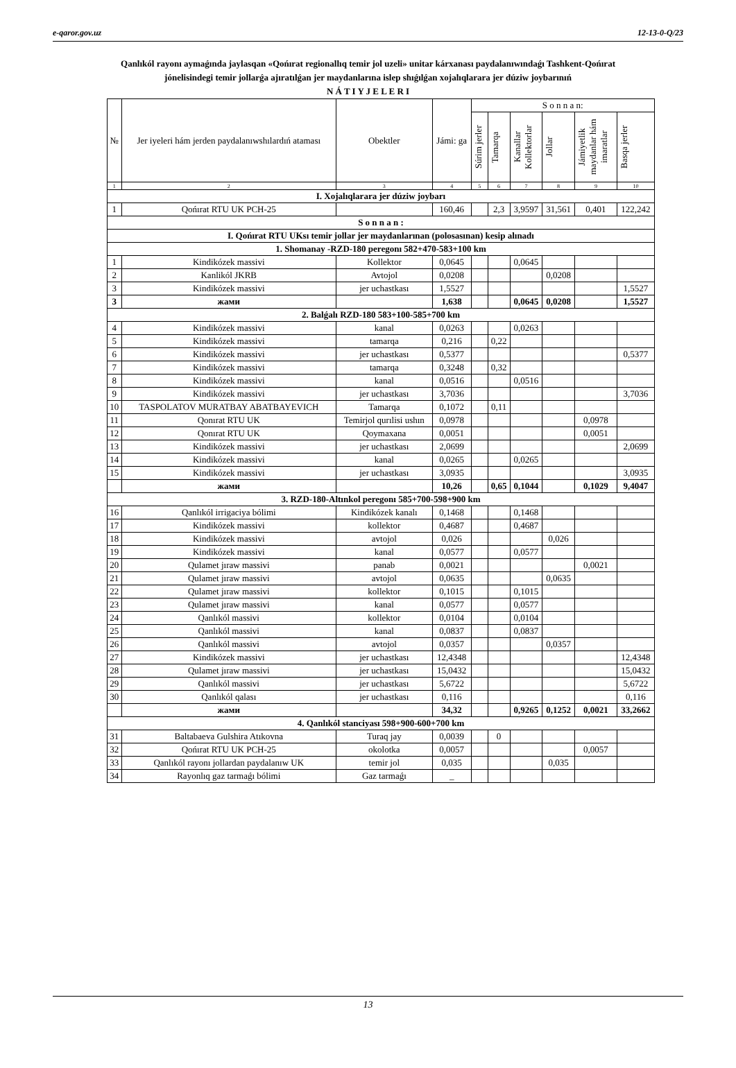e-qaror.gov.uz 12-13-0-Q/23
Qanlıkól rayonı aymaǵında jaylasqan «Qońırat regionallıq temir jol uzeli» unitar kárxanası paydalanıwındaǵı Tashkent-Qońırat jónelisindegi temir jollarǵa ajıratılǵan jer maydanlarına islep shıǵılǵan xojalıqlarara jer dúziw joybarınıń
N Á T I Y J E L E R I
| № | Jer iyeleri hám jerden paydalanıwshılardıń ataması | Obektler | Jámi: ga | S o n n a n: | | | | | |
| --- | --- | --- | --- | --- | --- | --- | --- | --- | --- |
| | | | | Súrim jerler | Tamarqa | Kanallar Kollektorlar | Jollar | Jámiyetlik maydanlar hám imaratlar | Basqa jerler |
| 1 | 2 | 3 | 4 | 5 | 6 | 7 | 8 | 9 | 10 |
| I. Xojalıqlarara jer dúziw joybarı | | | | | | | | | |
| 1 | Qońırat RTU UK PCH-25 | | 160,46 | | 2,3 | 3,9597 | 31,561 | 0,401 | 122,242 |
| S o n n a n : | | | | | | | | | |
| I. Qońırat RTU UKsı temir jollar jer maydanlarınan (polosasınan) kesip alınadı | | | | | | | | | |
| 1. Shomanay -RZD-180 peregonı 582+470-583+100 km | | | | | | | | | |
| 1 | Kindikózek massivi | Kollektor | 0,0645 | | | 0,0645 | | | |
| 2 | Kanlikól JKRB | Avtojol | 0,0208 | | | | 0,0208 | | |
| 3 | Kindikózek massivi | jer uchastkası | 1,5527 | | | | | | 1,5527 |
| 3 | жами | | 1,638 | | | 0,0645 | 0,0208 | | 1,5527 |
| 2. Balǵalı RZD-180 583+100-585+700 km | | | | | | | | | |
| 4 | Kindikózek massivi | kanal | 0,0263 | | | 0,0263 | | | |
| 5 | Kindikózek massivi | tamarqa | 0,216 | | 0,22 | | | | |
| 6 | Kindikózek massivi | jer uchastkası | 0,5377 | | | | | | 0,5377 |
| 7 | Kindikózek massivi | tamarqa | 0,3248 | | 0,32 | | | | |
| 8 | Kindikózek massivi | kanal | 0,0516 | | | 0,0516 | | | |
| 9 | Kindikózek massivi | jer uchastkası | 3,7036 | | | | | | 3,7036 |
| 10 | TASPOLATOV MURATBAY ABATBAYEVICH | Tamarqa | 0,1072 | | 0,11 | | | | |
| 11 | Qonırat RTU UK | Temirjol qurılisi ushın | 0,0978 | | | | | 0,0978 | |
| 12 | Qonırat RTU UK | Qoymaxana | 0,0051 | | | | | 0,0051 | |
| 13 | Kindikózek massivi | jer uchastkası | 2,0699 | | | | | | 2,0699 |
| 14 | Kindikózek massivi | kanal | 0,0265 | | | 0,0265 | | | |
| 15 | Kindikózek massivi | jer uchastkası | 3,0935 | | | | | | 3,0935 |
| | жами | | 10,26 | | 0,65 | 0,1044 | | 0,1029 | 9,4047 |
| 3. RZD-180-Altınkol peregonı 585+700-598+900 km | | | | | | | | | |
| 16 | Qanlıkól irrigaciya bólimi | Kindikózek kanalı | 0,1468 | | | 0,1468 | | | |
| 17 | Kindikózek massivi | kollektor | 0,4687 | | | 0,4687 | | | |
| 18 | Kindikózek massivi | avtojol | 0,026 | | | | 0,026 | | |
| 19 | Kindikózek massivi | kanal | 0,0577 | | | 0,0577 | | | |
| 20 | Qulamet jıraw massivi | panab | 0,0021 | | | | | 0,0021 | |
| 21 | Qulamet jıraw massivi | avtojol | 0,0635 | | | | 0,0635 | | |
| 22 | Qulamet jıraw massivi | kollektor | 0,1015 | | | 0,1015 | | | |
| 23 | Qulamet jıraw massivi | kanal | 0,0577 | | | 0,0577 | | | |
| 24 | Qanlıkól massivi | kollektor | 0,0104 | | | 0,0104 | | | |
| 25 | Qanlıkól massivi | kanal | 0,0837 | | | 0,0837 | | | |
| 26 | Qanlıkól massivi | avtojol | 0,0357 | | | | 0,0357 | | |
| 27 | Kindikózek massivi | jer uchastkası | 12,4348 | | | | | | 12,4348 |
| 28 | Qulamet jıraw massivi | jer uchastkası | 15,0432 | | | | | | 15,0432 |
| 29 | Qanlıkól massivi | jer uchastkası | 5,6722 | | | | | | 5,6722 |
| 30 | Qanlıkól qalası | jer uchastkası | 0,116 | | | | | | 0,116 |
| | жами | | 34,32 | | | 0,9265 | 0,1252 | 0,0021 | 33,2662 |
| 4. Qanlıkól stanciyası 598+900-600+700 km | | | | | | | | | |
| 31 | Baltabaeva Gulshira Atıkovna | Turaq jay | 0,0039 | | 0 | | | | |
| 32 | Qońırat RTU UK PCH-25 | okolotka | 0,0057 | | | | | 0,0057 | |
| 33 | Qanlıkól rayonı jollardan paydalanıw UK | temir jol | 0,035 | | | | 0,035 | | |
| 34 | Rayonlıq gaz tarmaǵı bólimi | Gaz tarmaǵı | _ | | | | | | |
13